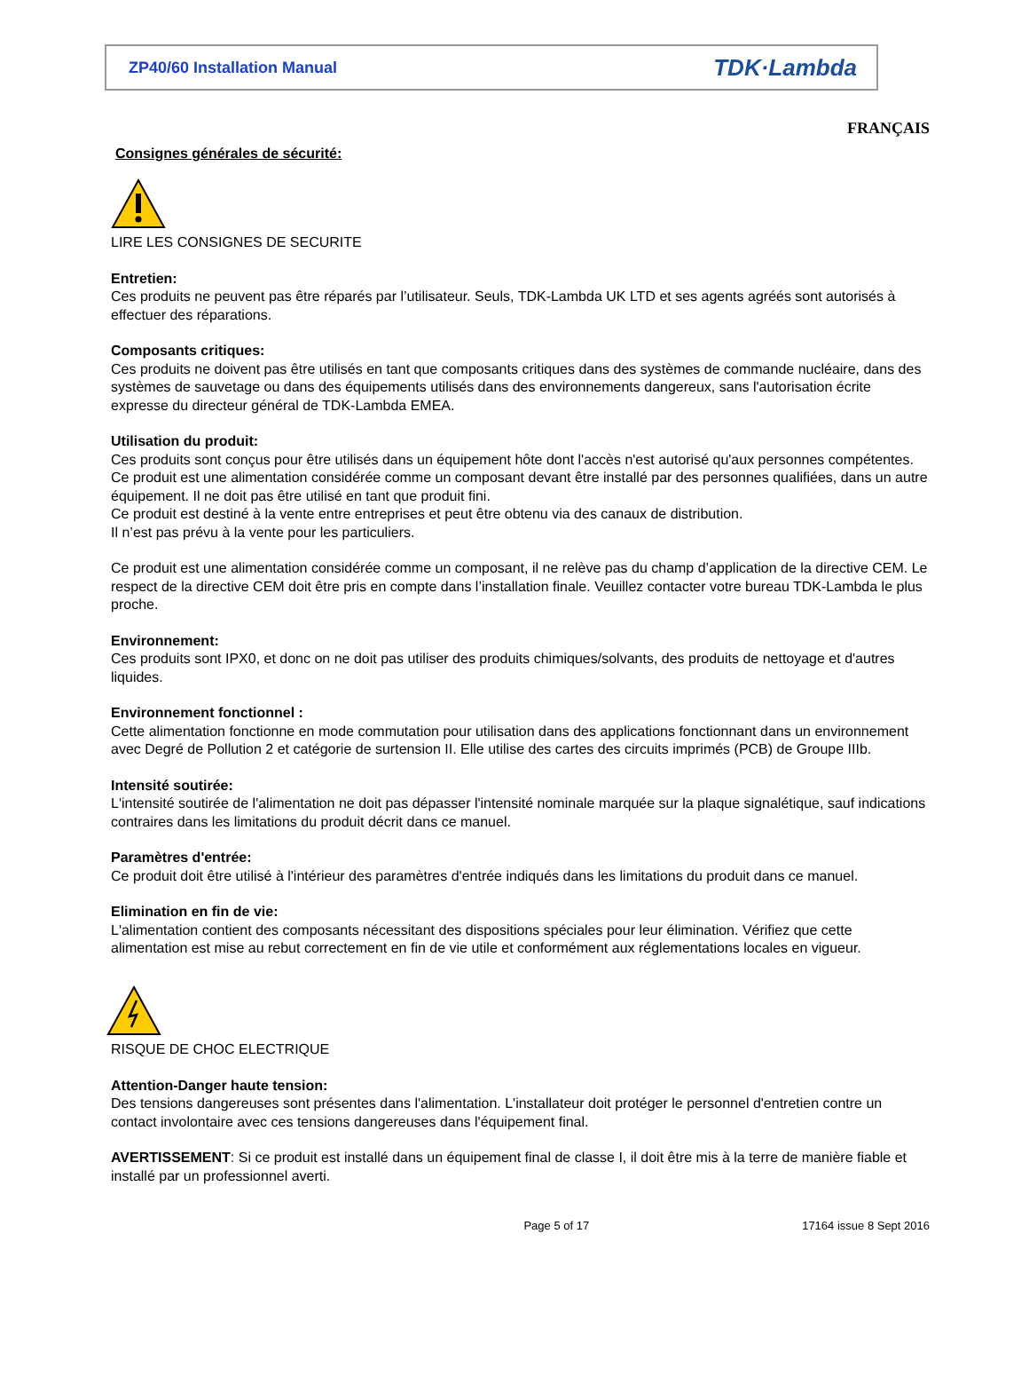ZP40/60 Installation Manual TDK·Lambda
FRANÇAIS
Consignes générales de sécurité:
LIRE LES CONSIGNES DE SECURITE
Entretien:
Ces produits ne peuvent pas être réparés par l’utilisateur. Seuls, TDK-Lambda UK LTD et ses agents agréés sont autorisés à effectuer des réparations.
Composants critiques:
Ces produits ne doivent pas être utilisés en tant que composants critiques dans des systèmes de commande nucléaire, dans des systèmes de sauvetage ou dans des équipements utilisés dans des environnements dangereux, sans l'autorisation écrite expresse du directeur général de TDK-Lambda EMEA.
Utilisation du produit:
Ces produits sont conçus pour être utilisés dans un équipement hôte dont l'accès n'est autorisé qu'aux personnes compétentes.
Ce produit est une alimentation considérée comme un composant devant être installé par des personnes qualifiées, dans un autre équipement. Il ne doit pas être utilisé en tant que produit fini.
Ce produit est destiné à la vente entre entreprises et peut être obtenu via des canaux de distribution.
Il n’est pas prévu à la vente pour les particuliers.
Ce produit est une alimentation considérée comme un composant, il ne relève pas du champ d’application de la directive CEM. Le respect de la directive CEM doit être pris en compte dans l’installation finale. Veuillez contacter votre bureau TDK-Lambda le plus proche.
Environnement:
Ces produits sont IPX0, et donc on ne doit pas utiliser des produits chimiques/solvants, des produits de nettoyage et d'autres liquides.
Environnement fonctionnel :
Cette alimentation fonctionne en mode commutation pour utilisation dans des applications fonctionnant dans un environnement avec Degré de Pollution 2 et catégorie de surtension II. Elle utilise des cartes des circuits imprimés (PCB) de Groupe IIIb.
Intensité soutirée:
L'intensité soutirée de l'alimentation ne doit pas dépasser l'intensité nominale marquée sur la plaque signalétique, sauf indications contraires dans les limitations du produit décrit dans ce manuel.
Paramètres d'entrée:
Ce produit doit être utilisé à l'intérieur des paramètres d'entrée indiqués dans les limitations du produit dans ce manuel.
Elimination en fin de vie:
L'alimentation contient des composants nécessitant des dispositions spéciales pour leur élimination. Vérifiez que cette alimentation est mise au rebut correctement en fin de vie utile et conformément aux réglementations locales en vigueur.
RISQUE DE CHOC ELECTRIQUE
Attention-Danger haute tension:
Des tensions dangereuses sont présentes dans l'alimentation. L'installateur doit protéger le personnel d'entretien contre un contact involontaire avec ces tensions dangereuses dans l'équipement final.
AVERTISSEMENT: Si ce produit est installé dans un équipement final de classe I, il doit être mis à la terre de manière fiable et installé par un professionnel averti.
Page 5 of 17 17164 issue 8 Sept 2016